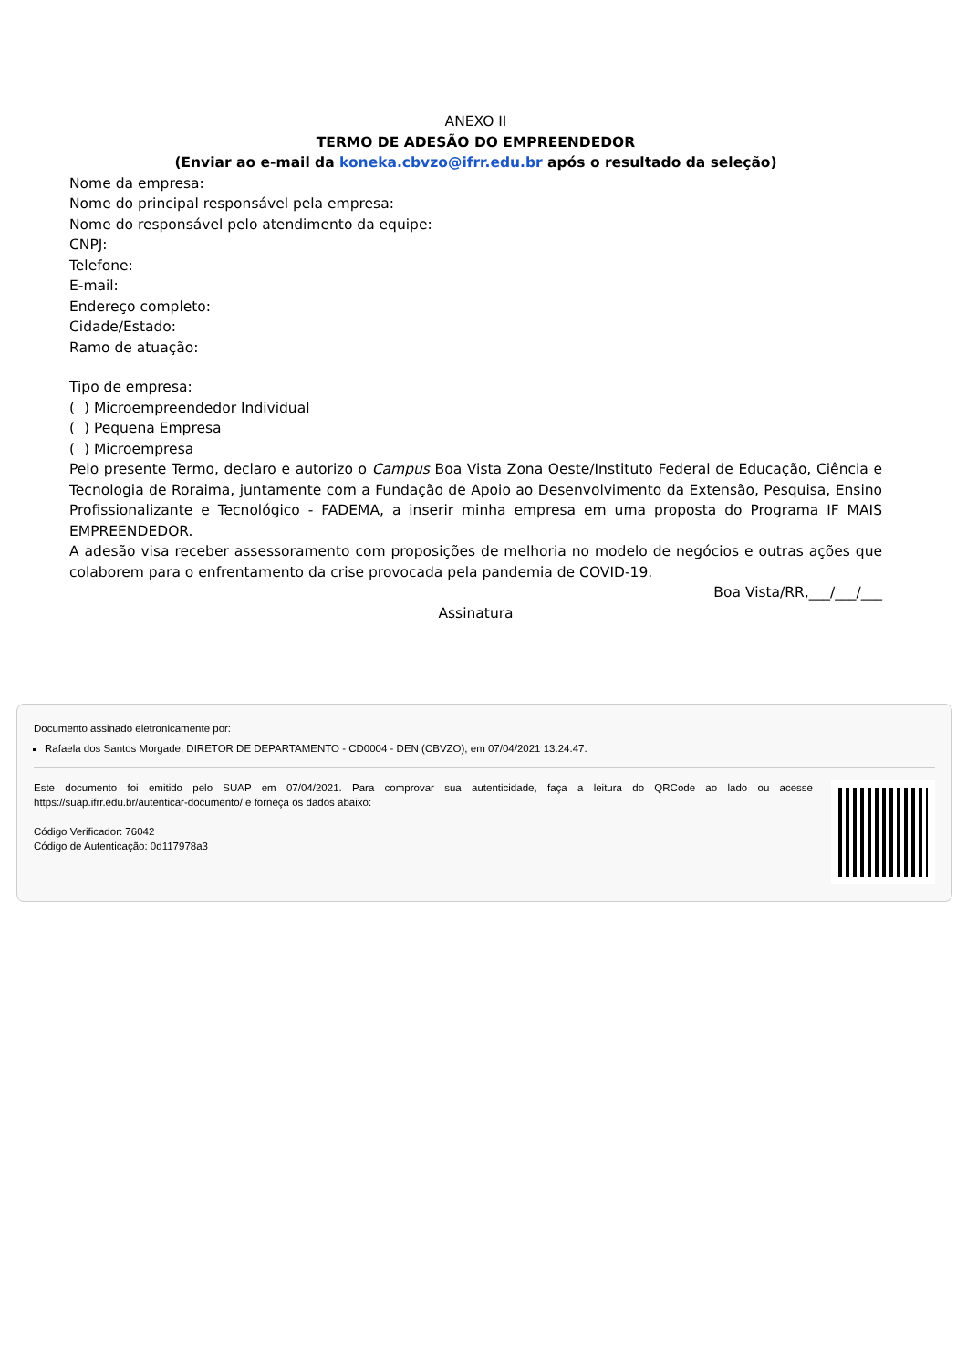ANEXO II
TERMO DE ADESÃO DO EMPREENDEDOR
(Enviar ao e-mail da koneka.cbvzo@ifrr.edu.br após o resultado da seleção)
Nome da empresa:
Nome do principal responsável pela empresa:
Nome do responsável pelo atendimento da equipe:
CNPJ:
Telefone:
E-mail:
Endereço completo:
Cidade/Estado:
Ramo de atuação:
Tipo de empresa:
( ) Microempreendedor Individual
( ) Pequena Empresa
( ) Microempresa
Pelo presente Termo, declaro e autorizo o Campus Boa Vista Zona Oeste/Instituto Federal de Educação, Ciência e Tecnologia de Roraima, juntamente com a Fundação de Apoio ao Desenvolvimento da Extensão, Pesquisa, Ensino Profissionalizante e Tecnológico - FADEMA, a inserir minha empresa em uma proposta do Programa IF MAIS EMPREENDEDOR.
A adesão visa receber assessoramento com proposições de melhoria no modelo de negócios e outras ações que colaborem para o enfrentamento da crise provocada pela pandemia de COVID-19.
Boa Vista/RR,___/___/___
Assinatura
Documento assinado eletronicamente por:
Rafaela dos Santos Morgade, DIRETOR DE DEPARTAMENTO - CD0004 - DEN (CBVZO), em 07/04/2021 13:24:47.
Este documento foi emitido pelo SUAP em 07/04/2021. Para comprovar sua autenticidade, faça a leitura do QRCode ao lado ou acesse https://suap.ifrr.edu.br/autenticar-documento/ e forneça os dados abaixo:
Código Verificador: 76042
Código de Autenticação: 0d117978a3